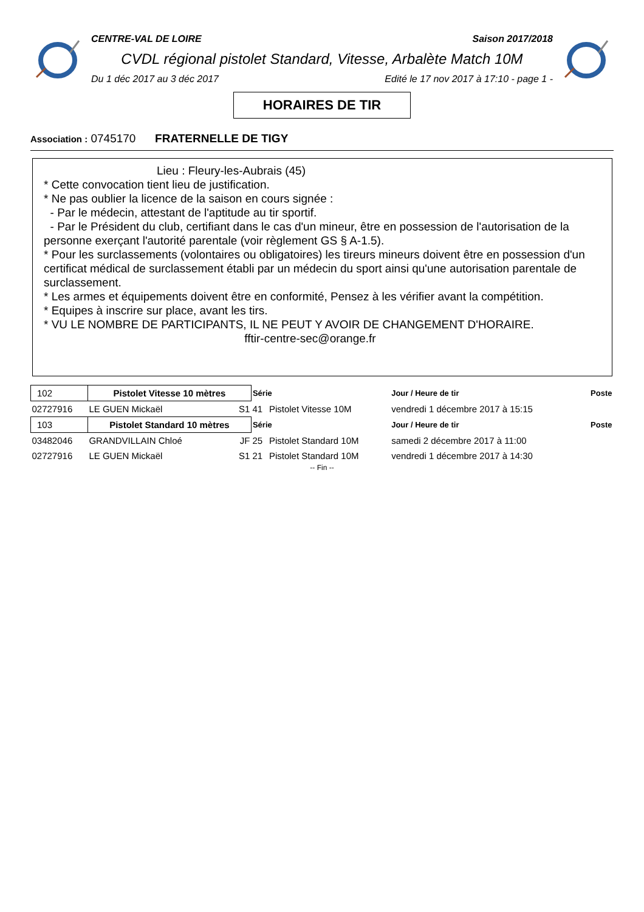CENTRE-VAL DE LOIRE Saison 2017/2018
CVDL régional pistolet Standard, Vitesse, Arbalète Match 10M
Du 1 déc 2017 au 3 déc 2017 Edité le 17 nov 2017 à 17:10 - page 1 -
HORAIRES DE TIR
Association : 0745170 FRATERNELLE DE TIGY
Lieu : Fleury-les-Aubrais (45)
* Cette convocation tient lieu de justification.
* Ne pas oublier la licence de la saison en cours signée :
- Par le médecin, attestant de l'aptitude au tir sportif.
- Par le Président du club, certifiant dans le cas d'un mineur, être en possession de l'autorisation de la personne exerçant l'autorité parentale (voir règlement GS § A-1.5).
* Pour les surclassements (volontaires ou obligatoires) les tireurs mineurs doivent être en possession d'un certificat médical de surclassement établi par un médecin du sport ainsi qu'une autorisation parentale de surclassement.
* Les armes et équipements doivent être en conformité, Pensez à les vérifier avant la compétition.
* Equipes à inscrire sur place, avant les tirs.
* VU LE NOMBRE DE PARTICIPANTS, IL NE PEUT Y AVOIR DE CHANGEMENT D'HORAIRE.
fftir-centre-sec@orange.fr
| 102 | Pistolet Vitesse 10 mètres | | Série | | Jour / Heure de tir | Poste |
| 02727916 | LE GUEN Mickaël | S1 | 41 | Pistolet Vitesse 10M | vendredi 1 décembre 2017 à 15:15 | |
| 103 | Pistolet Standard 10 mètres | | Série | | Jour / Heure de tir | Poste |
| 03482046 | GRANDVILLAIN Chloé | JF | 25 | Pistolet Standard 10M | samedi 2 décembre 2017 à 11:00 | |
| 02727916 | LE GUEN Mickaël | S1 | 21 | Pistolet Standard 10M | vendredi 1 décembre 2017 à 14:30 | |
-- Fin --